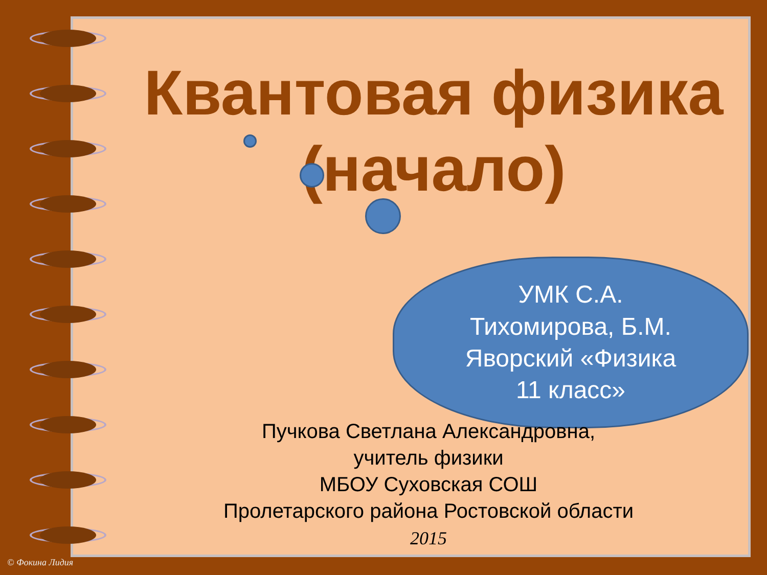Квантовая физика (начало)
УМК С.А.
Тихомирова, Б.М.
Яворский «Физика
11 класс»
Пучкова Светлана Александровна,
учитель физики
МБОУ Суховская СОШ
Пролетарского района Ростовской области
2015
© Фокина Лидия